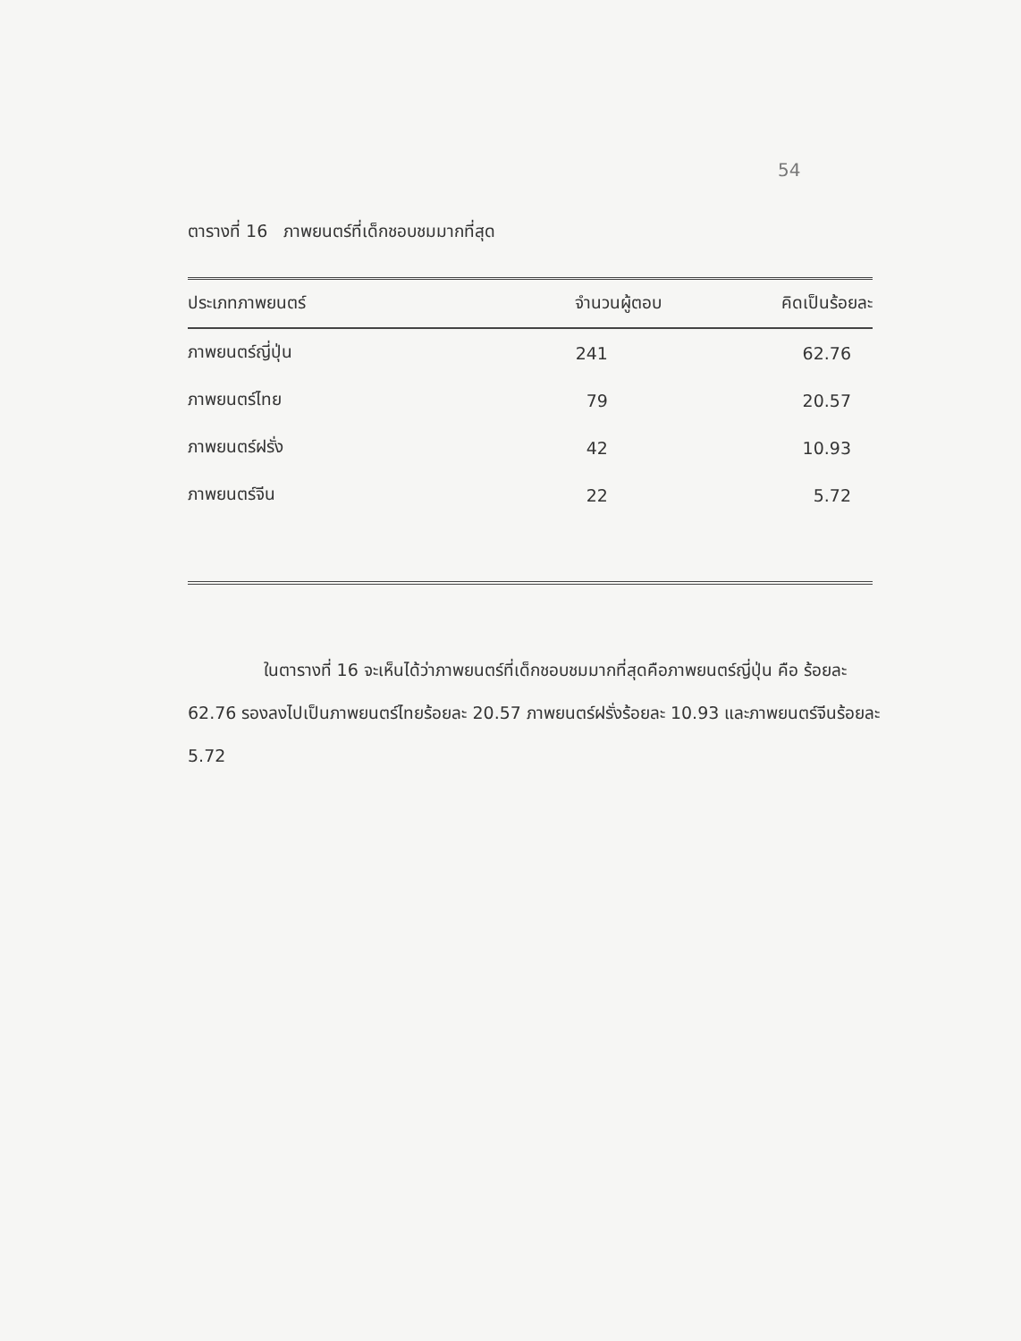54
ตารางที่ 16 ภาพยนตร์ที่เด็กชอบชมมากที่สุด
| ประเภทภาพยนตร์ | จำนวนผู้ตอบ | คิดเป็นร้อยละ |
| --- | --- | --- |
| ภาพยนตร์ญี่ปุ่น | 241 | 62.76 |
| ภาพยนตร์ไทย | 79 | 20.57 |
| ภาพยนตร์ฝรั่ง | 42 | 10.93 |
| ภาพยนตร์จีน | 22 | 5.72 |
ในตารางที่ 16 จะเห็นได้ว่าภาพยนตร์ที่เด็กชอบชมมากที่สุดคือภาพยนตร์ญี่ปุ่น คือ ร้อยละ 62.76 รองลงไปเป็นภาพยนตร์ไทยร้อยละ 20.57 ภาพยนตร์ฝรั่งร้อยละ 10.93 และภาพยนตร์จีนร้อยละ 5.72